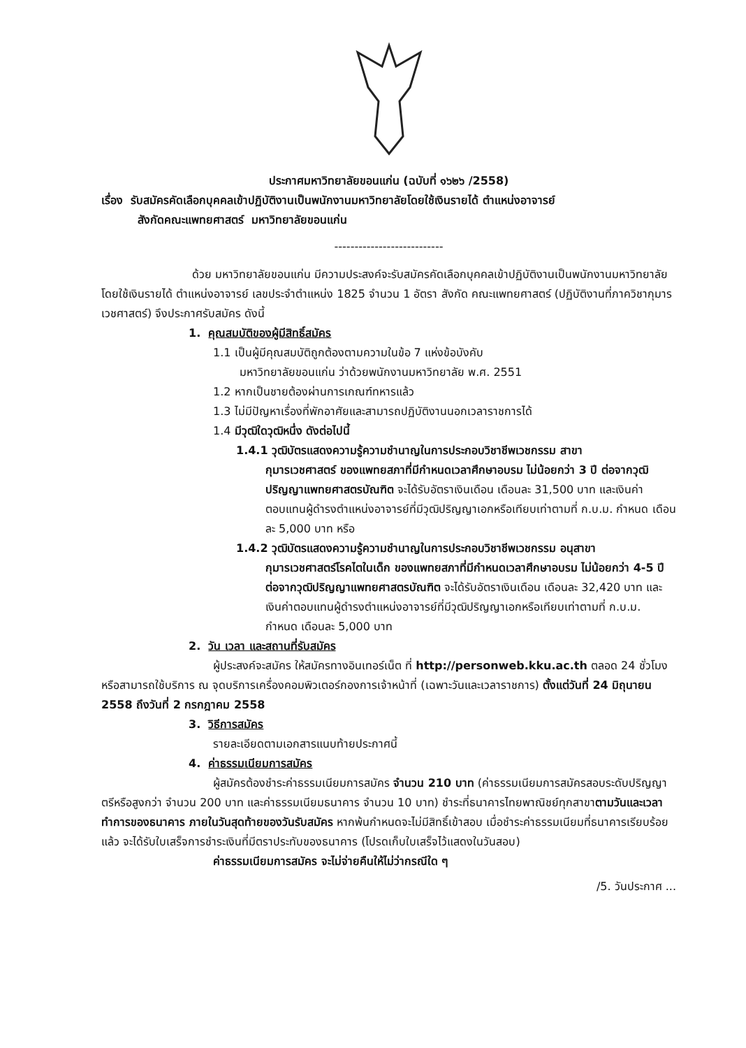ประกาศมหาวิทยาลัยขอนแก่น (ฉบับที่ ๑๖๒๖ /2558)
เรื่อง รับสมัครคัดเลือกบุคคลเข้าปฏิบัติงานเป็นพนักงานมหาวิทยาลัยโดยใช้เงินรายได้ ตำแหน่งอาจารย์
สังกัดคณะแพทยศาสตร์ มหาวิทยาลัยขอนแก่น
---------------------------
ด้วย มหาวิทยาลัยขอนแก่น มีความประสงค์จะรับสมัครคัดเลือกบุคคลเข้าปฏิบัติงานเป็นพนักงานมหาวิทยาลัยโดยใช้เงินรายได้ ตำแหน่งอาจารย์ เลขประจำตำแหน่ง 1825 จำนวน 1 อัตรา สังกัด คณะแพทยศาสตร์ (ปฏิบัติงานที่ภาควิชากุมารเวชศาสตร์) จึงประกาศรับสมัคร ดังนี้
1. คุณสมบัติของผู้มีสิทธิ์สมัคร
1.1 เป็นผู้มีคุณสมบัติถูกต้องตามความในข้อ 7 แห่งข้อบังคับ
มหาวิทยาลัยขอนแก่น ว่าด้วยพนักงานมหาวิทยาลัย พ.ศ. 2551
1.2 หากเป็นชายต้องผ่านการเกณฑ์ทหารแล้ว
1.3 ไม่มีปัญหาเรื่องที่พักอาศัยและสามารถปฏิบัติงานนอกเวลาราชการได้
1.4 มีวุฒิใดวุฒิหนึ่ง ดังต่อไปนี้
1.4.1 วุฒิบัตรแสดงความรู้ความชำนาญในการประกอบวิชาชีพเวชกรรม สาขา
กุมารเวชศาสตร์ ของแพทยสภาที่มีกำหนดเวลาศึกษาอบรม ไม่น้อยกว่า 3 ปี ต่อจากวุฒิปริญญาแพทยศาสตรบัณฑิต จะได้รับอัตราเงินเดือน เดือนละ 31,500 บาท และเงินค่าตอบแทนผู้ดำรงตำแหน่งอาจารย์ที่มีวุฒิปริญญาเอกหรือเทียบเท่าตามที่ ก.บ.ม. กำหนด เดือนละ 5,000 บาท หรือ
1.4.2 วุฒิบัตรแสดงความรู้ความชำนาญในการประกอบวิชาชีพเวชกรรม อนุสาขา
กุมารเวชศาสตร์โรคไตในเด็ก ของแพทยสภาที่มีกำหนดเวลาศึกษาอบรม ไม่น้อยกว่า 4-5 ปี ต่อจากวุฒิปริญญาแพทยศาสตรบัณฑิต จะได้รับอัตราเงินเดือน เดือนละ 32,420 บาท และเงินค่าตอบแทนผู้ดำรงตำแหน่งอาจารย์ที่มีวุฒิปริญญาเอกหรือเทียบเท่าตามที่ ก.บ.ม. กำหนด เดือนละ 5,000 บาท
2. วัน เวลา และสถานที่รับสมัคร
ผู้ประสงค์จะสมัคร ให้สมัครทางอินเทอร์เน็ต ที่ http://personweb.kku.ac.th ตลอด 24 ชั่วโมง หรือสามารถใช้บริการ ณ จุดบริการเครื่องคอมพิวเตอร์กองการเจ้าหน้าที่ (เฉพาะวันและเวลาราชการ) ตั้งแต่วันที่ 24 มิถุนายน 2558 ถึงวันที่ 2 กรกฎาคม 2558
3. วิธีการสมัคร
รายละเอียดตามเอกสารแนบท้ายประกาศนี้
4. ค่าธรรมเนียมการสมัคร
ผู้สมัครต้องชำระค่าธรรมเนียมการสมัคร จำนวน 210 บาท (ค่าธรรมเนียมการสมัครสอบระดับปริญญาตรีหรือสูงกว่า จำนวน 200 บาท และค่าธรรมเนียมธนาคาร จำนวน 10 บาท) ชำระที่ธนาคารไทยพาณิชย์ทุกสาขาตามวันและเวลาทำการของธนาคาร ภายในวันสุดท้ายของวันรับสมัคร หากพ้นกำหนดจะไม่มีสิทธิ์เข้าสอบ เมื่อชำระค่าธรรมเนียมที่ธนาคารเรียบร้อยแล้ว จะได้รับใบเสร็จการชำระเงินที่มีตราประทับของธนาคาร (โปรดเก็บใบเสร็จไว้แสดงในวันสอบ)
ค่าธรรมเนียมการสมัคร จะไม่จ่ายคืนให้ไม่ว่ากรณีใด ๆ
/5. วันประกาศ ...